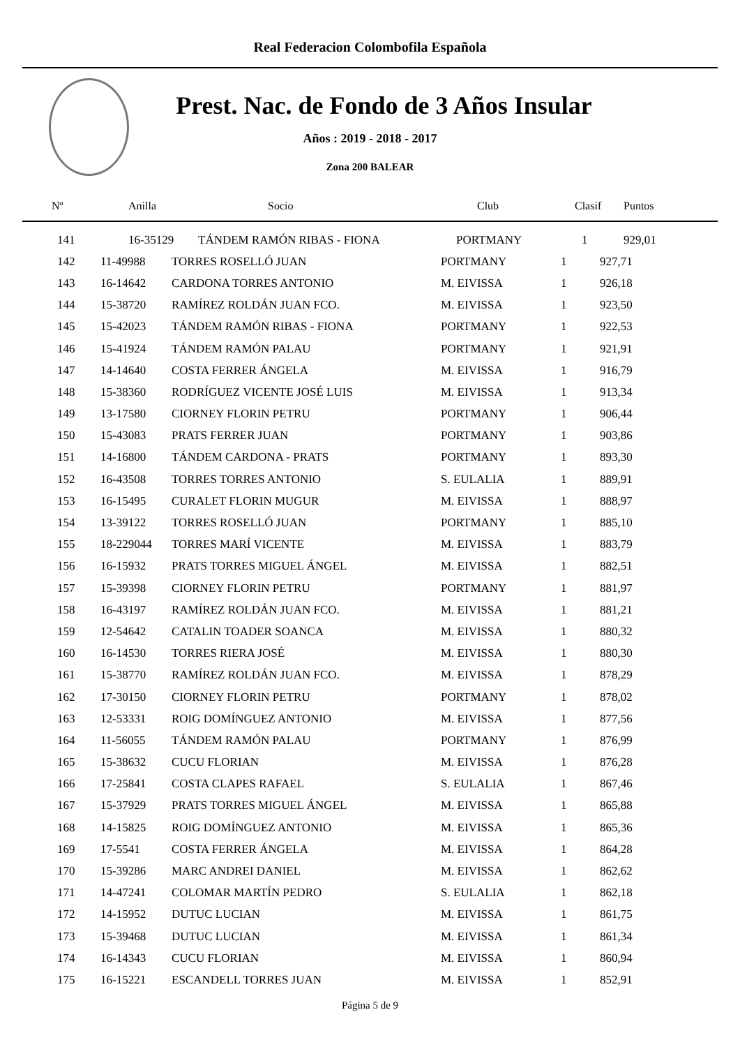Real Federacion Colombofila Española
Prest. Nac. de Fondo de 3 Años Insular
Años : 2019 - 2018 - 2017
Zona 200 BALEAR
| Nº | Anilla | Socio | Club | Clasif | Puntos |
| --- | --- | --- | --- | --- | --- |
| 141 | 16-35129 | TÁNDEM RAMÓN RIBAS - FIONA | PORTMANY | 1 | 929,01 |
| 142 | 11-49988 | TORRES ROSELLÓ JUAN | PORTMANY | 1 | 927,71 |
| 143 | 16-14642 | CARDONA TORRES ANTONIO | M. EIVISSA | 1 | 926,18 |
| 144 | 15-38720 | RAMÍREZ ROLDÁN JUAN FCO. | M. EIVISSA | 1 | 923,50 |
| 145 | 15-42023 | TÁNDEM RAMÓN RIBAS - FIONA | PORTMANY | 1 | 922,53 |
| 146 | 15-41924 | TÁNDEM RAMÓN PALAU | PORTMANY | 1 | 921,91 |
| 147 | 14-14640 | COSTA FERRER ÁNGELA | M. EIVISSA | 1 | 916,79 |
| 148 | 15-38360 | RODRÍGUEZ VICENTE JOSÉ LUIS | M. EIVISSA | 1 | 913,34 |
| 149 | 13-17580 | CIORNEY FLORIN PETRU | PORTMANY | 1 | 906,44 |
| 150 | 15-43083 | PRATS FERRER JUAN | PORTMANY | 1 | 903,86 |
| 151 | 14-16800 | TÁNDEM CARDONA - PRATS | PORTMANY | 1 | 893,30 |
| 152 | 16-43508 | TORRES TORRES ANTONIO | S. EULALIA | 1 | 889,91 |
| 153 | 16-15495 | CURALET FLORIN MUGUR | M. EIVISSA | 1 | 888,97 |
| 154 | 13-39122 | TORRES ROSELLÓ JUAN | PORTMANY | 1 | 885,10 |
| 155 | 18-229044 | TORRES MARÍ VICENTE | M. EIVISSA | 1 | 883,79 |
| 156 | 16-15932 | PRATS TORRES MIGUEL ÁNGEL | M. EIVISSA | 1 | 882,51 |
| 157 | 15-39398 | CIORNEY FLORIN PETRU | PORTMANY | 1 | 881,97 |
| 158 | 16-43197 | RAMÍREZ ROLDÁN JUAN FCO. | M. EIVISSA | 1 | 881,21 |
| 159 | 12-54642 | CATALIN TOADER SOANCA | M. EIVISSA | 1 | 880,32 |
| 160 | 16-14530 | TORRES RIERA JOSÉ | M. EIVISSA | 1 | 880,30 |
| 161 | 15-38770 | RAMÍREZ ROLDÁN JUAN FCO. | M. EIVISSA | 1 | 878,29 |
| 162 | 17-30150 | CIORNEY FLORIN PETRU | PORTMANY | 1 | 878,02 |
| 163 | 12-53331 | ROIG DOMÍNGUEZ ANTONIO | M. EIVISSA | 1 | 877,56 |
| 164 | 11-56055 | TÁNDEM RAMÓN PALAU | PORTMANY | 1 | 876,99 |
| 165 | 15-38632 | CUCU FLORIAN | M. EIVISSA | 1 | 876,28 |
| 166 | 17-25841 | COSTA CLAPES RAFAEL | S. EULALIA | 1 | 867,46 |
| 167 | 15-37929 | PRATS TORRES MIGUEL ÁNGEL | M. EIVISSA | 1 | 865,88 |
| 168 | 14-15825 | ROIG DOMÍNGUEZ ANTONIO | M. EIVISSA | 1 | 865,36 |
| 169 | 17-5541 | COSTA FERRER ÁNGELA | M. EIVISSA | 1 | 864,28 |
| 170 | 15-39286 | MARC ANDREI DANIEL | M. EIVISSA | 1 | 862,62 |
| 171 | 14-47241 | COLOMAR MARTÍN PEDRO | S. EULALIA | 1 | 862,18 |
| 172 | 14-15952 | DUTUC LUCIAN | M. EIVISSA | 1 | 861,75 |
| 173 | 15-39468 | DUTUC LUCIAN | M. EIVISSA | 1 | 861,34 |
| 174 | 16-14343 | CUCU FLORIAN | M. EIVISSA | 1 | 860,94 |
| 175 | 16-15221 | ESCANDELL TORRES JUAN | M. EIVISSA | 1 | 852,91 |
Página 5 de 9